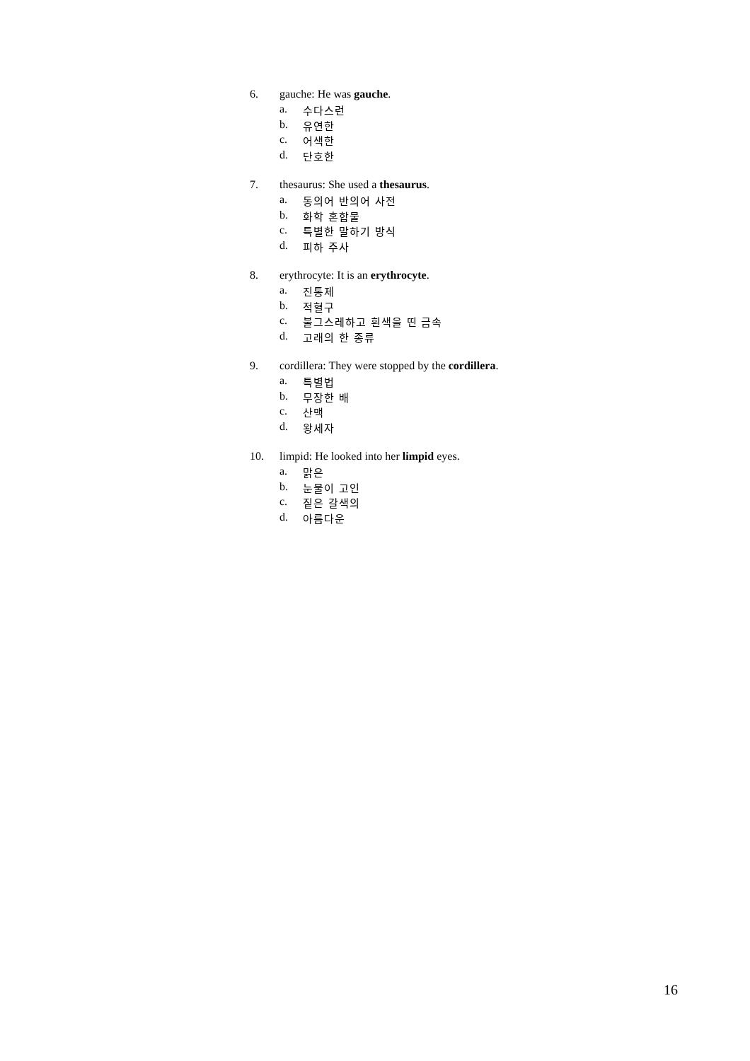6. gauche: He was gauche.
a. 수다스런
b. 유연한
c. 어색한
d. 단호한
7. thesaurus: She used a thesaurus.
a. 동의어 반의어 사전
b. 화학 혼합물
c. 특별한 말하기 방식
d. 피하 주사
8. erythrocyte: It is an erythrocyte.
a. 진통제
b. 적혈구
c. 불그스레하고 흰색을 띤 금속
d. 고래의 한 종류
9. cordillera: They were stopped by the cordillera.
a. 특별법
b. 무장한 배
c. 산맥
d. 왕세자
10. limpid: He looked into her limpid eyes.
a. 맑은
b. 눈물이 고인
c. 짙은 갈색의
d. 아름다운
16